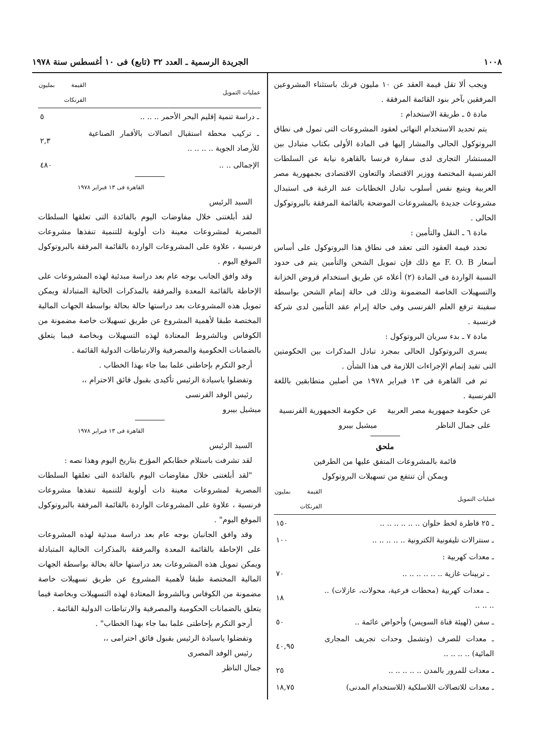١٠٠٨ الجريدة الرسمية ـ العدد ٣٢ (تابع) فى ١٠ أغسطس سنة ١٩٧٨
ويجب ألا تقل قيمة العقد عن ١٠ مليون فرنك باستثناء المشروعين المرفقين بآخر بنود القائمة المرفقة .
مادة ٥ ـ طريقة الاستخدام :
يتم تحديد الاستخدام النهائى لعقود المشروعات التى تمول فى نطاق البروتوكول الحالى والمشار إليها فى المادة الأولى بكتاب متبادل بين المستشار التجارى لدى سفارة فرنسا بالقاهرة نيابة عن السلطات الفرنسية المختصة ووزير الاقتصاد والتعاون الاقتصادى بجمهورية مصر العربية ويتبع نفس أسلوب تبادل الخطابات عند الرغبة فى استبدال مشروعات جديدة بالمشروعات الموضحة بالقائمة المرفقة بالبروتوكول الحالى .
مادة ٦ ـ النقل والتأمين :
تحدد قيمة العقود التى تعقد فى نطاق هذا البروتوكول على أساس أسعار F. O. B مع ذلك فإن تمويل الشحن والتأمين يتم فى حدود النسبة الواردة فى المادة (٢) أعلاه عن طريق استخدام قروض الخزانة والتسهيلات الخاصة المضمونة وذلك فى حالة إتمام الشحن بواسطة سفينة ترفع العلم الفرنسى وفى حالة إبرام عقد التأمين لدى شركة فرنسية .
مادة ٧ ـ بدء سريان البروتوكول :
يسرى البروتوكول الحالى بمجرد تبادل المذكرات بين الحكومتين التى تفيد إتمام الإجراءات اللازمة فى هذا الشأن .
تم فى القاهرة فى ١٣ فبراير ١٩٧٨ من أصلين متطابقين باللغة الفرنسية .
عن حكومة جمهورية مصر العربية
على جمال الناظر عن حكومة الجمهورية الفرنسية
ميشيل بيبرو
ملحق
قائمة بالمشروعات المتفق عليها من الطرفين
ويمكن أن تنتفع من تسهيلات البروتوكول
| عمليات التمويل | القيمة بمليون الفرنكات |
| --- | --- |
| ـ ٢٥ قاطرة لخط حلوان .. .. .. .. .. .. | ١٥٠ |
| ـ سنترالات تليفونية الكترونية .. .. .. .. .. | ١٠٠ |
| ـ معدات كهربية : | |
| ـ تربينات غازية .. .. .. .. .. .. | ٧٠ |
| ـ معدات كهربية (محطات فرعية، محولات، عازلات) .. .. .. .. | ١٨ |
| ـ سفن (لهيئة قناة السويس) وأحواض عائمة .. | ٥٠ |
| ـ معدات للصرف (وتشمل وحدات تجريف المجارى المائية) .. .. .. .. | ٤٠,٩٥ |
| ـ معدات للمرور بالمدن .. .. .. .. .. | ٢٥ |
| ـ معدات للاتصالات اللاسلكية (للاستخدام المدنى) | ١٨,٧٥ |
| عمليات التمويل | القيمة بمليون الفرنكات |
| --- | --- |
| ـ دراسة تنمية إقليم البحر الأحمر .. .. .. | ٥ |
| ـ تركيب محطة استقبال اتصالات بالأقمار الصناعية للأرصاد الجوية .. .. .. .. | ٢,٣ |
| الإجمالى .. .. | ٤٨٠ |
القاهرة فى ١٣ فبراير ١٩٧٨
السيد الرئيس
لقد أبلغتنى خلال مفاوضات اليوم بالفائدة التى تعلقها السلطات المصرية لمشروعات معينة ذات أولوية للتنمية تنفذها مشروعات فرنسية ، علاوة على المشروعات الواردة بالقائمة المرفقة بالبروتوكول الموقع اليوم .
وقد وافق الجانب بوجه عام بعد دراسة مبدئية لهذه المشروعات على الإحاطة بالقائمة المعدة والمرفقة بالمذكرات الحالية المتبادلة ويمكن تمويل هذه المشروعات بعد دراستها حالة بحالة بواسطة الجهات المالية المختصة طبقا لأهمية المشروع عن طريق تسهيلات خاصة مضمونة من الكوفاس وبالشروط المعتادة لهذه التسهيلات وبخاصة فيما يتعلق بالضمانات الحكومية والمصرفية والارتباطات الدولية القائمة .
أرجو التكرم بإحاطتى علما بما جاء بهذا الخطاب .
وتفضلوا ياسيادة الرئيس تأكيدى بقبول فائق الاحترام ،،
رئيس الوفد الفرنسى
ميشيل بيبرو
القاهرة فى ١٣ فبراير ١٩٧٨
السيد الرئيس
لقد تشرفت باستلام خطابكم المؤرخ بتاريخ اليوم وهذا نصه :
"لقد أبلغتنى خلال مفاوضات اليوم بالفائدة التى تعلقها السلطات المصرية لمشروعات معينة ذات أولوية للتنمية تنفذها مشروعات فرنسية ، علاوة على المشروعات الواردة بالقائمة المرفقة بالبروتوكول الموقع اليوم" .
وقد وافق الجانبان بوجه عام بعد دراسة مبدئية لهذه المشروعات على الإحاطة بالقائمة المعدة والمرفقة بالمذكرات الحالية المتبادلة ويمكن تمويل هذه المشروعات بعد دراستها حالة بحالة بواسطة الجهات المالية المختصة طبقا لأهمية المشروع عن طريق تسهيلات خاصة مضمونة من الكوفاس وبالشروط المعتادة لهذه التسهيلات وبخاصة فيما يتعلق بالضمانات الحكومية والمصرفية والارتباطات الدولية القائمة .
أرجو التكرم بإحاطتى علما بما جاء بهذا الخطاب" .
وتفضلوا ياسيادة الرئيس بقبول فائق احترامى ،،
رئيس الوفد المصرى
جمال الناظر